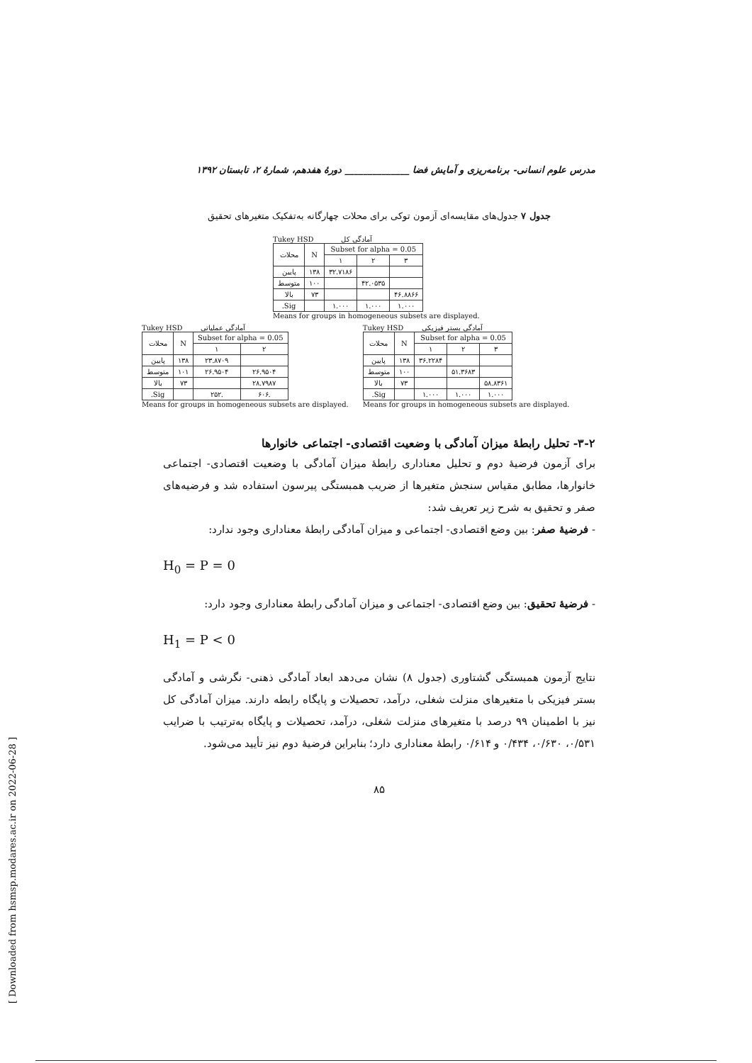مدرس علوم انسانی- برنامه‌ریزی و آمایش فضا ______________ دورهٔ هفدهم، شمارهٔ ۲، تابستان ۱۳۹۲
جدول ۷ جدول‌های مقایسه‌ای آزمون توکی برای محلات چهارگانه به‌تفکیک متغیرهای تحقیق
Tukey HSD آمادگی کل
| محلات | N | Subset for alpha = 0.05 | | |
| --- | --- | --- | --- | --- |
| | | ۱ | ۲ | ۳ |
| پایین | ۱۳۸ | ۳۲.۷۱۸۶ | | |
| متوسط | ۱۰۰ | | ۴۲.۰۵۳۵ | |
| بالا | ۷۳ | | | ۴۶.۸۸۶۶ |
| Sig. | | ۱.۰۰۰ | ۱.۰۰۰ | ۱.۰۰۰ |
Means for groups in homogeneous subsets are displayed.
Tukey HSD آمادگی عملیاتی
| محلات | N | Subset for alpha = 0.05 | |
| --- | --- | --- | --- |
| | | ۱ | ۲ |
| پایین | ۱۳۸ | ۲۳.۸۷۰۹ | |
| متوسط | ۱۰۱ | ۲۶.۹۵۰۴ | ۲۶.۹۵۰۴ |
| بالا | ۷۳ | | ۲۸.۷۹۸۷ |
| Sig. | | .۲۵۲ | .۶۰۶ |
Means for groups in homogeneous subsets are displayed.
Tukey HSD آمادگی بستر فیزیکی
| محلات | N | Subset for alpha = 0.05 | | |
| --- | --- | --- | --- | --- |
| | | ۱ | ۲ | ۳ |
| پایین | ۱۳۸ | ۳۶.۲۲۸۴ | | |
| متوسط | ۱۰۰ | | ۵۱.۳۶۸۳ | |
| بالا | ۷۳ | | | ۵۸.۸۳۶۱ |
| Sig. | | ۱.۰۰۰ | ۱.۰۰۰ | ۱.۰۰۰ |
Means for groups in homogeneous subsets are displayed.
۳-۲- تحلیل رابطهٔ میزان آمادگی با وضعیت اقتصادی- اجتماعی خانوارها
برای آزمون فرضیهٔ دوم و تحلیل معناداری رابطهٔ میزان آمادگی با وضعیت اقتصادی- اجتماعی خانوارها، مطابق مقیاس سنجش متغیرها از ضریب همبستگی پیرسون استفاده شد و فرضیه‌های صفر و تحقیق به شرح زیر تعریف شد:
- فرضیهٔ صفر: بین وضع اقتصادی- اجتماعی و میزان آمادگی رابطهٔ معناداری وجود ندارد:
H<sub>0</sub> = P = 0
- فرضیهٔ تحقیق: بین وضع اقتصادی- اجتماعی و میزان آمادگی رابطهٔ معناداری وجود دارد:
H<sub>1</sub> = P < 0
نتایج آزمون همبستگی گشتاوری (جدول ۸) نشان می‌دهد ابعاد آمادگی ذهنی- نگرشی و آمادگی بستر فیزیکی با متغیرهای منزلت شغلی، درآمد، تحصیلات و پایگاه رابطه دارند. میزان آمادگی کل نیز با اطمینان ۹۹ درصد با متغیرهای منزلت شغلی، درآمد، تحصیلات و پایگاه به‌ترتیب با ضرایب ۰/۵۳۱، ۰/۶۳۰، ۰/۴۳۴ و ۰/۶۱۴ رابطهٔ معناداری دارد؛ بنابراین فرضیهٔ دوم نیز تأیید می‌شود.
۸۵
[ Downloaded from hsmsp.modares.ac.ir on 2022-06-28 ]